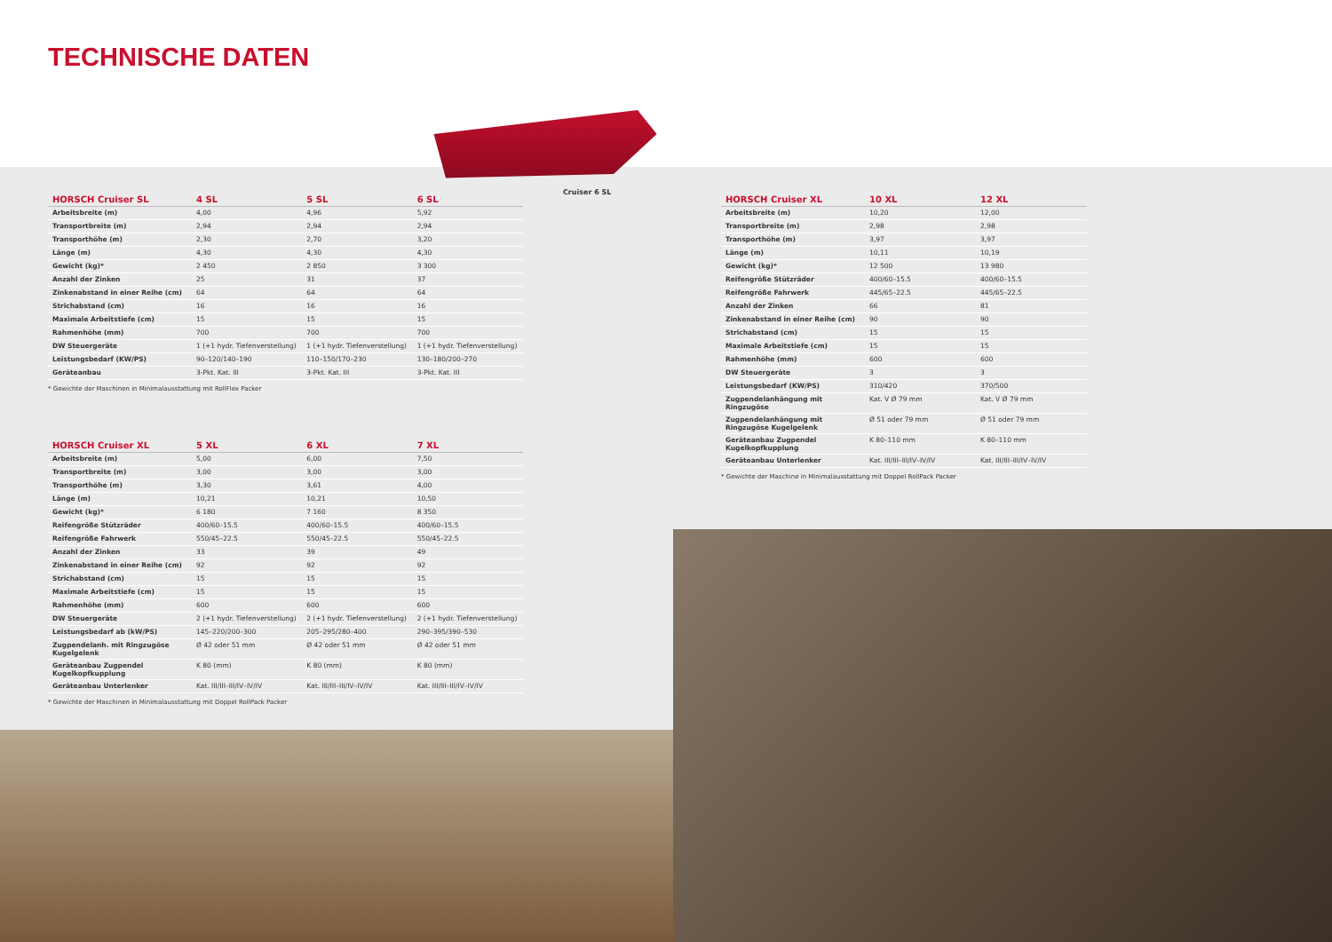TECHNISCHE DATEN
Cruiser 6 SL
| HORSCH Cruiser SL | 4 SL | 5 SL | 6 SL |
| --- | --- | --- | --- |
| Arbeitsbreite (m) | 4,00 | 4,96 | 5,92 |
| Transportbreite (m) | 2,94 | 2,94 | 2,94 |
| Transporthöhe (m) | 2,30 | 2,70 | 3,20 |
| Länge (m) | 4,30 | 4,30 | 4,30 |
| Gewicht (kg)* | 2 450 | 2 850 | 3 300 |
| Anzahl der Zinken | 25 | 31 | 37 |
| Zinkenabstand in einer Reihe (cm) | 64 | 64 | 64 |
| Strichabstand (cm) | 16 | 16 | 16 |
| Maximale Arbeitstiefe (cm) | 15 | 15 | 15 |
| Rahmenhöhe (mm) | 700 | 700 | 700 |
| DW Steuergeräte | 1 (+1 hydr. Tiefenverstellung) | 1 (+1 hydr. Tiefenverstellung) | 1 (+1 hydr. Tiefenverstellung) |
| Leistungsbedarf (KW/PS) | 90–120/140–190 | 110–150/170–230 | 130–180/200–270 |
| Geräteanbau | 3-Pkt. Kat. III | 3-Pkt. Kat. III | 3-Pkt. Kat. III |
* Gewichte der Maschinen in Minimalausstattung mit RollFlex Packer
| HORSCH Cruiser XL | 5 XL | 6 XL | 7 XL |
| --- | --- | --- | --- |
| Arbeitsbreite (m) | 5,00 | 6,00 | 7,50 |
| Transportbreite (m) | 3,00 | 3,00 | 3,00 |
| Transporthöhe (m) | 3,30 | 3,61 | 4,00 |
| Länge (m) | 10,21 | 10,21 | 10,50 |
| Gewicht (kg)* | 6 180 | 7 160 | 8 350 |
| Reifengröße Stützräder | 400/60–15.5 | 400/60–15.5 | 400/60–15.5 |
| Reifengröße Fahrwerk | 550/45–22.5 | 550/45–22.5 | 550/45–22.5 |
| Anzahl der Zinken | 33 | 39 | 49 |
| Zinkenabstand in einer Reihe (cm) | 92 | 92 | 92 |
| Strichabstand (cm) | 15 | 15 | 15 |
| Maximale Arbeitstiefe (cm) | 15 | 15 | 15 |
| Rahmenhöhe (mm) | 600 | 600 | 600 |
| DW Steuergeräte | 2 (+1 hydr. Tiefenverstellung) | 2 (+1 hydr. Tiefenverstellung) | 2 (+1 hydr. Tiefenverstellung) |
| Leistungsbedarf ab (kW/PS) | 145–220/200–300 | 205–295/280–400 | 290–395/390–530 |
| Zugpendelanh. mit Ringzugöse Kugelgelenk | Ø 42 oder 51 mm | Ø 42 oder 51 mm | Ø 42 oder 51 mm |
| Geräteanbau Zugpendel Kugelkopfkupplung | K 80 (mm) | K 80 (mm) | K 80 (mm) |
| Geräteanbau Unterlenker | Kat. III/III–III/IV–IV/IV | Kat. III/III–III/IV–IV/IV | Kat. III/III–III/IV–IV/IV |
* Gewichte der Maschinen in Minimalausstattung mit Doppel RollPack Packer
| HORSCH Cruiser XL | 10 XL | 12 XL |
| --- | --- | --- |
| Arbeitsbreite (m) | 10,20 | 12,00 |
| Transportbreite (m) | 2,98 | 2,98 |
| Transporthöhe (m) | 3,97 | 3,97 |
| Länge (m) | 10,11 | 10,19 |
| Gewicht (kg)* | 12 500 | 13 980 |
| Reifengröße Stützräder | 400/60–15.5 | 400/60–15.5 |
| Reifengröße Fahrwerk | 445/65–22.5 | 445/65–22.5 |
| Anzahl der Zinken | 66 | 81 |
| Zinkenabstand in einer Reihe (cm) | 90 | 90 |
| Strichabstand (cm) | 15 | 15 |
| Maximale Arbeitstiefe (cm) | 15 | 15 |
| Rahmenhöhe (mm) | 600 | 600 |
| DW Steuergeräte | 3 | 3 |
| Leistungsbedarf (KW/PS) | 310/420 | 370/500 |
| Zugpendelanhängung mit Ringzugöse | Kat. V Ø 79 mm | Kat. V Ø 79 mm |
| Zugpendelanhängung mit Ringzugöse Kugelgelenk | Ø 51 oder 79 mm | Ø 51 oder 79 mm |
| Geräteanbau Zugpendel Kugelkopfkupplung | K 80–110 mm | K 80–110 mm |
| Geräteanbau Unterlenker | Kat. III/III–III/IV–IV/IV | Kat. III/III–III/IV–IV/IV |
* Gewichte der Maschine in Minimalausstattung mit Doppel RollPack Packer